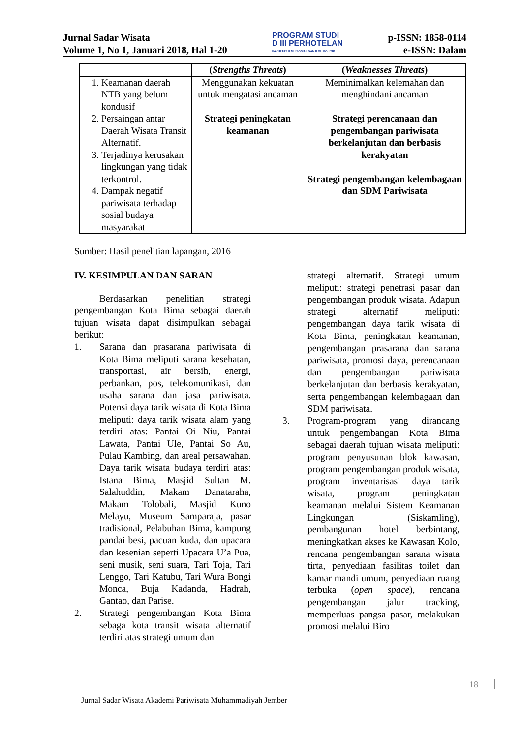Jurnal Sadar Wisata
Volume 1, No 1, Januari 2018, Hal 1-20
PROGRAM STUDI
D III PERHOTELAN
FAKULTAS ILMU SOSIAL DAN ILMU POLITIK
p-ISSN: 1858-0114
e-ISSN: Dalam
| | ( Strengths Threats ) | ( Weaknesses Threats ) |
| --- | --- | --- |
| 1. Keamanan daerah NTB yang belum kondusif 2. Persaingan antar Daerah Wisata Transit Alternatif. 3. Terjadinya kerusakan lingkungan yang tidak terkontrol. 4. Dampak negatif pariwisata terhadap sosial budaya masyarakat | Menggunakan kekuatan untuk mengatasi ancaman Strategi peningkatan keamanan | Meminimalkan kelemahan dan menghindani ancaman Strategi perencanaan dan pengembangan pariwisata berkelanjutan dan berbasis kerakyatan Strategi pengembangan kelembagaan dan SDM Pariwisata |
Sumber: Hasil penelitian lapangan, 2016
IV. KESIMPULAN DAN SARAN
Berdasarkan penelitian strategi pengembangan Kota Bima sebagai daerah tujuan wisata dapat disimpulkan sebagai berikut:
1. Sarana dan prasarana pariwisata di Kota Bima meliputi sarana kesehatan, transportasi, air bersih, energi, perbankan, pos, telekomunikasi, dan usaha sarana dan jasa pariwisata. Potensi daya tarik wisata di Kota Bima meliputi: daya tarik wisata alam yang terdiri atas: Pantai Oi Niu, Pantai Lawata, Pantai Ule, Pantai So Au, Pulau Kambing, dan areal persawahan. Daya tarik wisata budaya terdiri atas: Istana Bima, Masjid Sultan M. Salahuddin, Makam Danataraha, Makam Tolobali, Masjid Kuno Melayu, Museum Samparaja, pasar tradisional, Pelabuhan Bima, kampung pandai besi, pacuan kuda, dan upacara dan kesenian seperti Upacara U’a Pua, seni musik, seni suara, Tari Toja, Tari Lenggo, Tari Katubu, Tari Wura Bongi Monca, Buja Kadanda, Hadrah, Gantao, dan Parise.
2. Strategi pengembangan Kota Bima sebaga kota transit wisata alternatif terdiri atas strategi umum dan
strategi alternatif. Strategi umum meliputi: strategi penetrasi pasar dan pengembangan produk wisata. Adapun strategi alternatif meliputi: pengembangan daya tarik wisata di Kota Bima, peningkatan keamanan, pengembangan prasarana dan sarana pariwisata, promosi daya, perencanaan dan pengembangan pariwisata berkelanjutan dan berbasis kerakyatan, serta pengembangan kelembagaan dan SDM pariwisata.
3. Program-program yang dirancang untuk pengembangan Kota Bima sebagai daerah tujuan wisata meliputi: program penyusunan blok kawasan, program pengembangan produk wisata, program inventarisasi daya tarik wisata, program peningkatan keamanan melalui Sistem Keamanan Lingkungan (Siskamling), pembangunan hotel berbintang, meningkatkan akses ke Kawasan Kolo, rencana pengembangan sarana wisata tirta, penyediaan fasilitas toilet dan kamar mandi umum, penyediaan ruang terbuka (open space), rencana pengembangan jalur tracking, memperluas pangsa pasar, melakukan promosi melalui Biro
18
Jurnal Sadar Wisata Akademi Pariwisata Muhammadiyah Jember